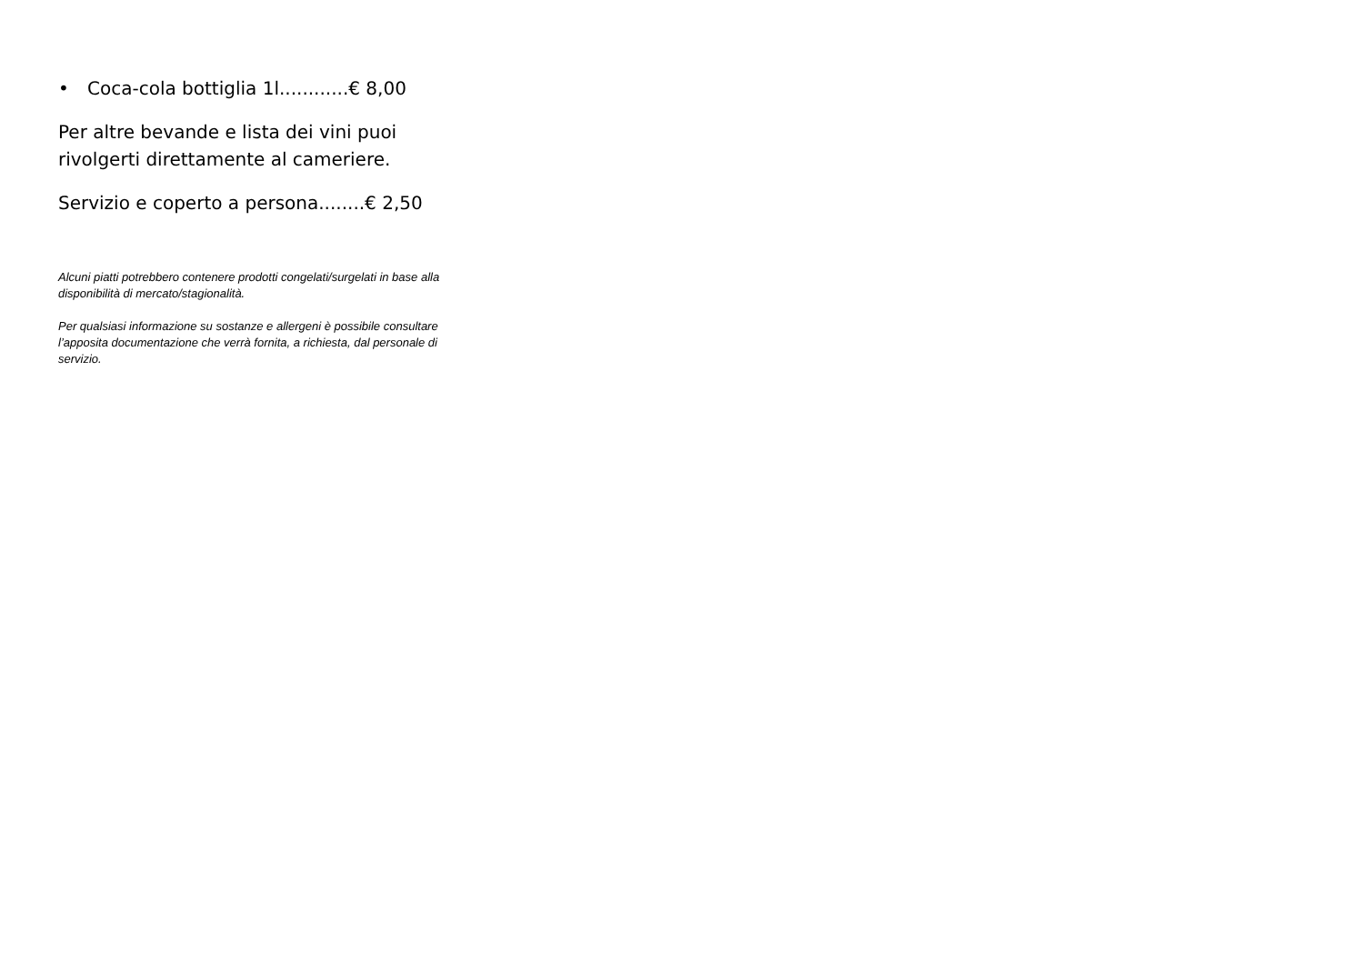• Coca-cola bottiglia 1l............€ 8,00
Per altre bevande e lista dei vini puoi rivolgerti direttamente al cameriere.
Servizio e coperto a persona........€ 2,50
Alcuni piatti potrebbero contenere prodotti congelati/surgelati in base alla disponibilità di mercato/stagionalità.
Per qualsiasi informazione su sostanze e allergeni è possibile consultare l’apposita documentazione che verrà fornita, a richiesta, dal personale di servizio.